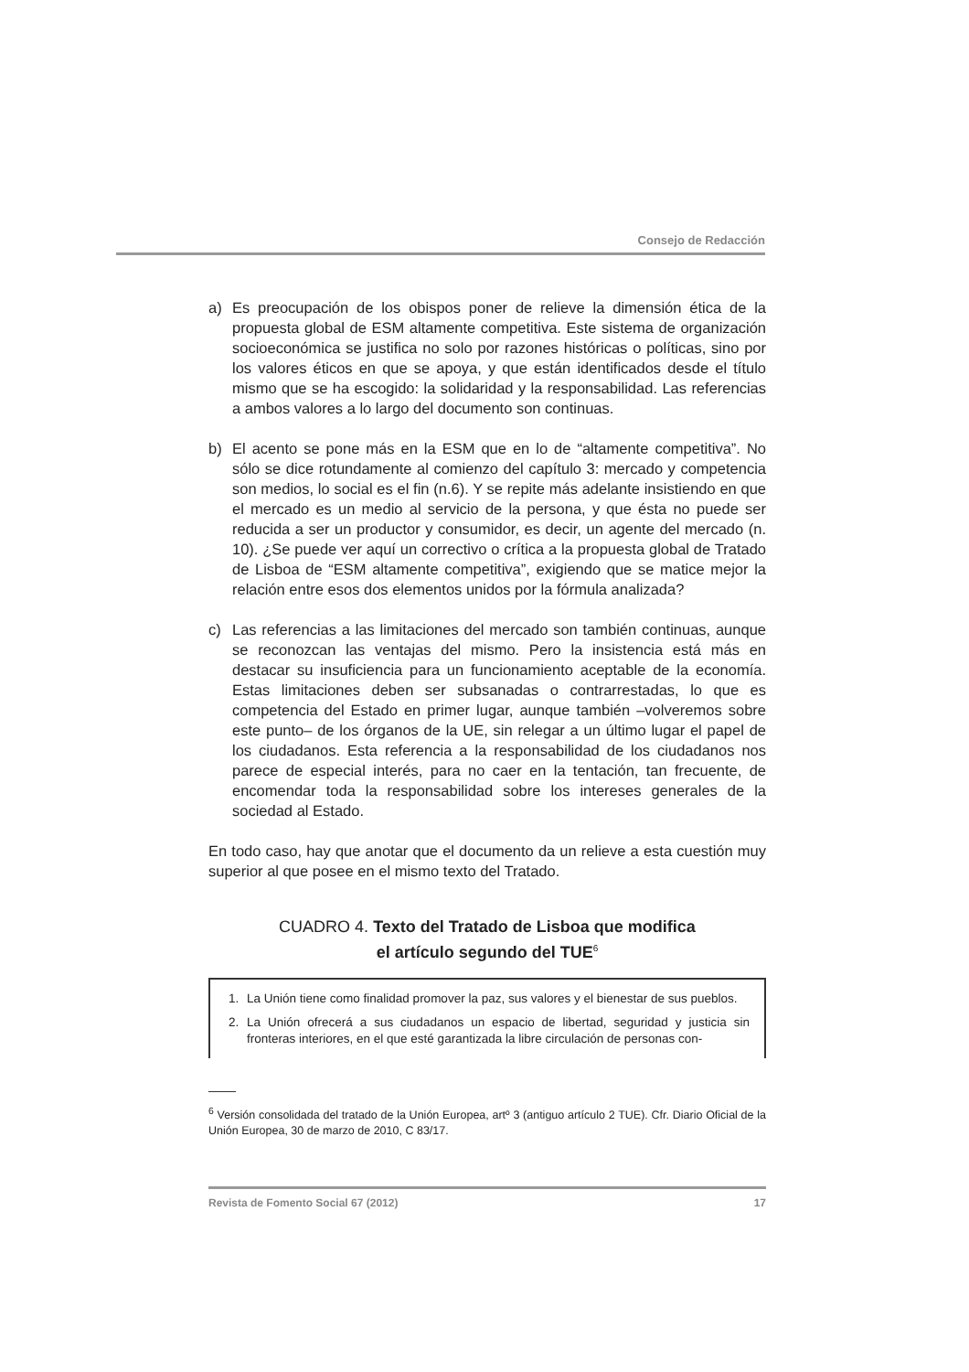Consejo de Redacción
a) Es preocupación de los obispos poner de relieve la dimensión ética de la propuesta global de ESM altamente competitiva. Este sistema de organización socioeconómica se justifica no solo por razones históricas o políticas, sino por los valores éticos en que se apoya, y que están identificados desde el título mismo que se ha escogido: la solidaridad y la responsabilidad. Las referencias a ambos valores a lo largo del documento son continuas.
b) El acento se pone más en la ESM que en lo de “altamente competitiva”. No sólo se dice rotundamente al comienzo del capítulo 3: mercado y competencia son medios, lo social es el fin (n.6). Y se repite más adelante insistiendo en que el mercado es un medio al servicio de la persona, y que ésta no puede ser reducida a ser un productor y consumidor, es decir, un agente del mercado (n. 10). ¿Se puede ver aquí un correctivo o crítica a la propuesta global de Tratado de Lisboa de “ESM altamente competitiva”, exigiendo que se matice mejor la relación entre esos dos elementos unidos por la fórmula analizada?
c) Las referencias a las limitaciones del mercado son también continuas, aunque se reconozcan las ventajas del mismo. Pero la insistencia está más en destacar su insuficiencia para un funcionamiento aceptable de la economía. Estas limitaciones deben ser subsanadas o contrarrestadas, lo que es competencia del Estado en primer lugar, aunque también –volveremos sobre este punto– de los órganos de la UE, sin relegar a un último lugar el papel de los ciudadanos. Esta referencia a la responsabilidad de los ciudadanos nos parece de especial interés, para no caer en la tentación, tan frecuente, de encomendar toda la responsabilidad sobre los intereses generales de la sociedad al Estado.
En todo caso, hay que anotar que el documento da un relieve a esta cuestión muy superior al que posee en el mismo texto del Tratado.
CUADRO 4. Texto del Tratado de Lisboa que modifica
el artículo segundo del TUE<sup>6</sup>
1. La Unión tiene como finalidad promover la paz, sus valores y el bienestar de sus pueblos.
2. La Unión ofrecerá a sus ciudadanos un espacio de libertad, seguridad y justicia sin fronteras interiores, en el que esté garantizada la libre circulación de personas con-
<sup>6</sup> Versión consolidada del tratado de la Unión Europea, artº 3 (antiguo artículo 2 TUE). Cfr. Diario Oficial de la Unión Europea, 30 de marzo de 2010, C 83/17.
Revista de Fomento Social 67 (2012) 17